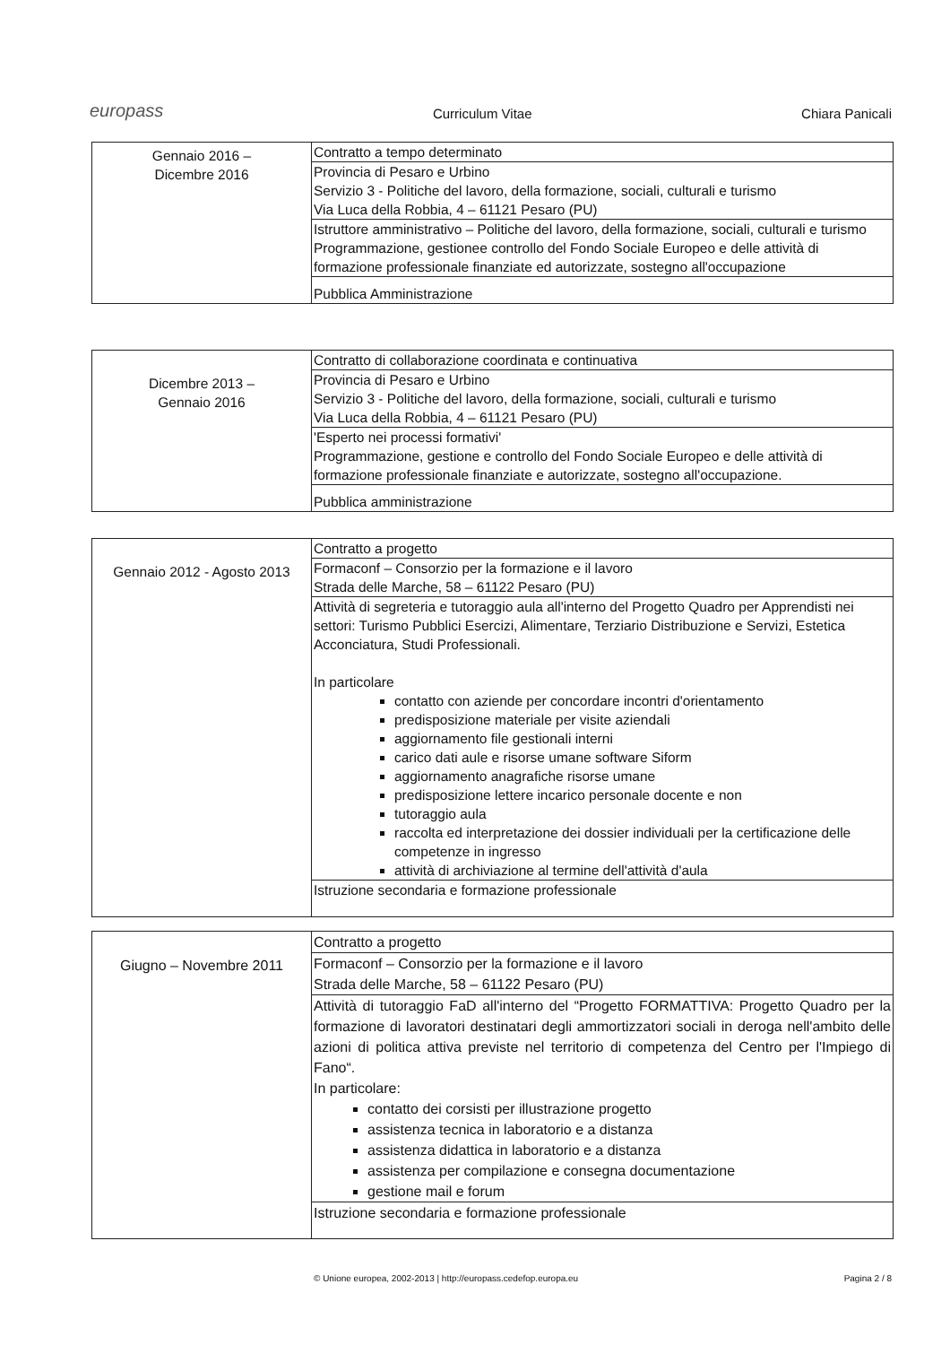europass Curriculum Vitae Chiara Panicali
| Gennaio 2016 – Dicembre 2016 | Contratto a tempo determinato |
| | Provincia di Pesaro e Urbino Servizio 3 - Politiche del lavoro, della formazione, sociali, culturali e turismo Via Luca della Robbia, 4 – 61121 Pesaro (PU) |
| | Istruttore amministrativo – Politiche del lavoro, della formazione, sociali, culturali e turismo Programmazione, gestionee controllo del Fondo Sociale Europeo e delle attività di formazione professionale finanziate ed autorizzate, sostegno all'occupazione |
| | Pubblica Amministrazione |
| Dicembre 2013 – Gennaio 2016 | Contratto di collaborazione coordinata e continuativa |
| | Provincia di Pesaro e Urbino Servizio 3 - Politiche del lavoro, della formazione, sociali, culturali e turismo Via Luca della Robbia, 4 – 61121 Pesaro (PU) |
| | 'Esperto nei processi formativi' Programmazione, gestione e controllo del Fondo Sociale Europeo e delle attività di formazione professionale finanziate e autorizzate, sostegno all'occupazione. |
| | Pubblica amministrazione |
| Gennaio 2012 - Agosto 2013 | Contratto a progetto |
| | Formaconf – Consorzio per la formazione e il lavoro Strada delle Marche, 58 – 61122 Pesaro (PU) |
| | Attività di segreteria e tutoraggio aula all'interno del Progetto Quadro per Apprendisti nei settori: Turismo Pubblici Esercizi, Alimentare, Terziario Distribuzione e Servizi, Estetica Acconciatura, Studi Professionali. In particolare contatto con aziende per concordare incontri d'orientamento predisposizione materiale per visite aziendali aggiornamento file gestionali interni carico dati aule e risorse umane software Siform aggiornamento anagrafiche risorse umane predisposizione lettere incarico personale docente e non tutoraggio aula raccolta ed interpretazione dei dossier individuali per la certificazione delle competenze in ingresso attività di archiviazione al termine dell'attività d'aula |
| | Istruzione secondaria e formazione professionale |
| Giugno – Novembre 2011 | Contratto a progetto |
| | Formaconf – Consorzio per la formazione e il lavoro Strada delle Marche, 58 – 61122 Pesaro (PU) |
| | Attività di tutoraggio FaD all'interno del “Progetto FORMATTIVA: Progetto Quadro per la formazione di lavoratori destinatari degli ammortizzatori sociali in deroga nell'ambito delle azioni di politica attiva previste nel territorio di competenza del Centro per l'Impiego di Fano“. In particolare: contatto dei corsisti per illustrazione progetto assistenza tecnica in laboratorio e a distanza assistenza didattica in laboratorio e a distanza assistenza per compilazione e consegna documentazione gestione mail e forum |
| | Istruzione secondaria e formazione professionale |
© Unione europea, 2002-2013 | http://europass.cedefop.europa.eu Pagina 2 / 8